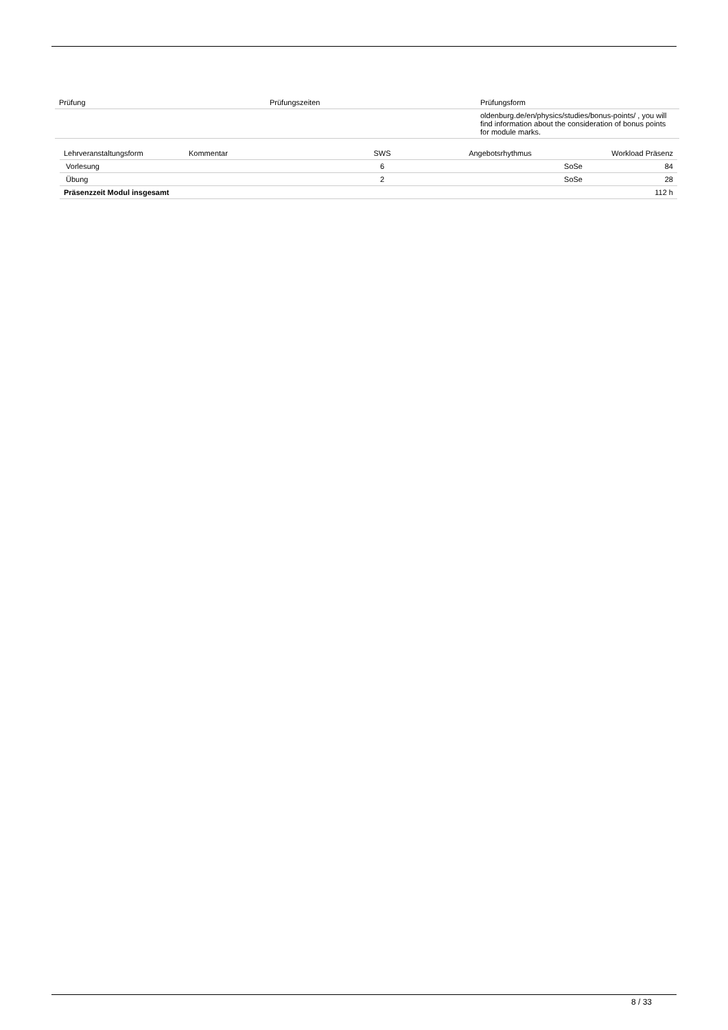| Prüfung | Prüfungszeiten | Prüfungsform |
| --- | --- | --- |
| | | oldenburg.de/en/physics/studies/bonus-points/ , you will find information about the consideration of bonus points for module marks. |
| Lehrveranstaltungsform | Kommentar | SWS | Angebotsrhythmus | Workload Präsenz |
| --- | --- | --- | --- | --- |
| Vorlesung | | 6 | SoSe | 84 |
| Übung | | 2 | SoSe | 28 |
| Präsenzzeit Modul insgesamt | | | | 112 h |
8 / 33